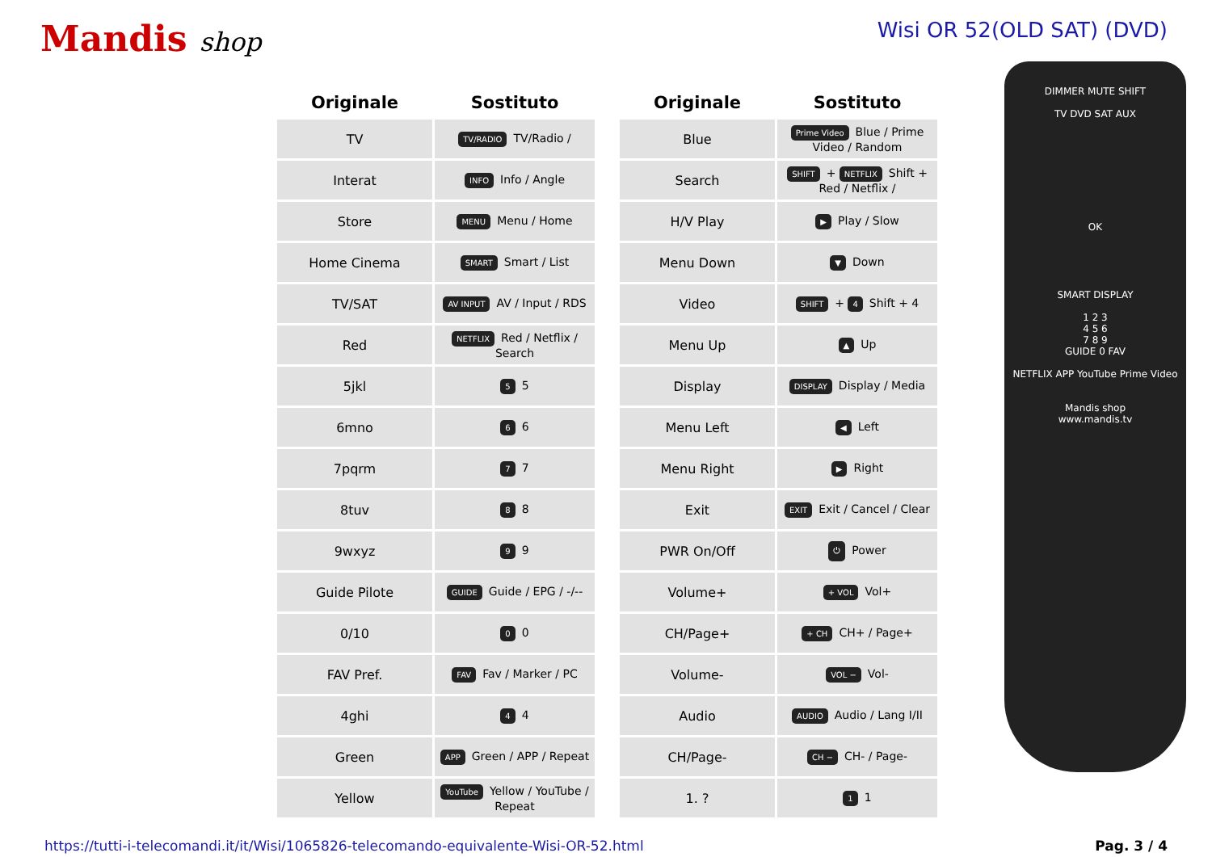Mandis shop
Wisi OR 52(OLD SAT) (DVD)
| Originale | Sostituto |
| --- | --- |
| TV | TV/RADIO TV/Radio / |
| Interat | INFO Info / Angle |
| Store | MENU Menu / Home |
| Home Cinema | SMART Smart / List |
| TV/SAT | AV INPUT AV / Input / RDS |
| Red | NETFLIX Red / Netflix / Search |
| 5jkl | 5 5 |
| 6mno | 6 6 |
| 7pqrm | 7 7 |
| 8tuv | 8 8 |
| 9wxyz | 9 9 |
| Guide Pilote | GUIDE Guide / EPG / -/-- |
| 0/10 | 0 0 |
| FAV Pref. | FAV Fav / Marker / PC |
| 4ghi | 4 4 |
| Green | APP Green / APP / Repeat |
| Yellow | YouTube Yellow / YouTube / Repeat |
| Originale | Sostituto |
| --- | --- |
| Blue | Prime Video Blue / Prime Video / Random |
| Search | SHIFT + NETFLIX Shift + Red / Netflix / |
| H/V Play | ▶ Play / Slow |
| Menu Down | ▼ Down |
| Video | SHIFT + 4 Shift + 4 |
| Menu Up | ▲ Up |
| Display | DISPLAY Display / Media |
| Menu Left | ◀ Left |
| Menu Right | ▶ Right |
| Exit | EXIT Exit / Cancel / Clear |
| PWR On/Off | ⏻ Power |
| Volume+ | + VOL Vol+ |
| CH/Page+ | + CH CH+ / Page+ |
| Volume- | VOL − Vol- |
| Audio | AUDIO Audio / Lang I/II |
| CH/Page- | CH − CH- / Page- |
| 1. ? | 1 1 |
DIMMER MUTE SHIFT
TV DVD SAT AUX
OK
SMART DISPLAY
1 2 3
4 5 6
7 8 9
GUIDE 0 FAV
NETFLIX APP YouTube Prime Video
Mandis shop
www.mandis.tv
https://tutti-i-telecomandi.it/it/Wisi/1065826-telecomando-equivalente-Wisi-OR-52.html Pag. 3 / 4